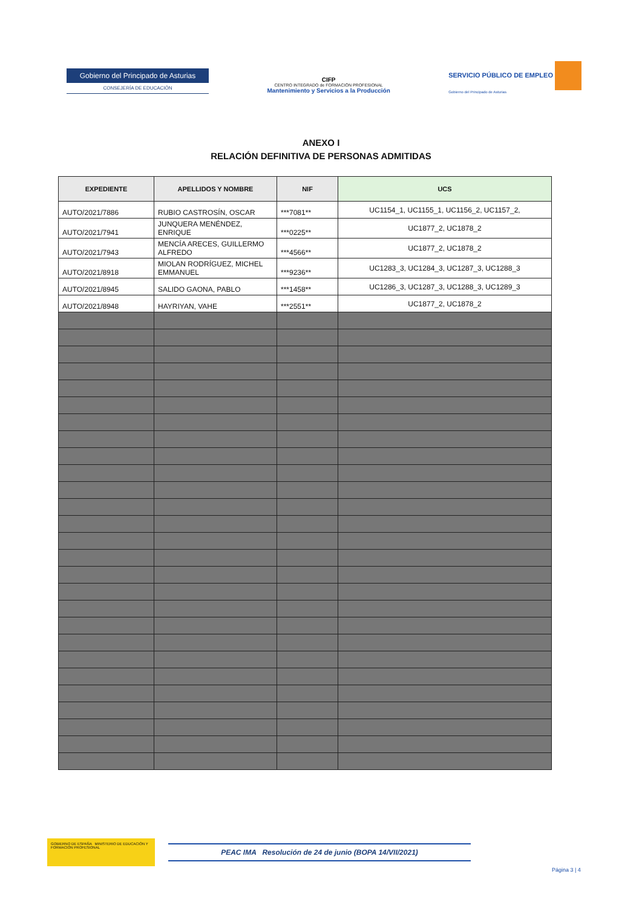Gobierno del Principado de Asturias
CONSEJERÍA DE EDUCACIÓN
CIFP
CENTRO INTEGRADO de FORMACIÓN PROFESIONAL
Mantenimiento y Servicios a la Producción
SERVICIO PÚBLICO DE EMPLEO
Gobierno del Principado de Asturias
ANEXO I
RELACIÓN DEFINITIVA DE PERSONAS ADMITIDAS
| EXPEDIENTE | APELLIDOS Y NOMBRE | NIF | UCS |
| --- | --- | --- | --- |
| AUTO/2021/7886 | RUBIO CASTROSÍN, OSCAR | ***7081** | UC1154_1, UC1155_1, UC1156_2, UC1157_2, |
| AUTO/2021/7941 | JUNQUERA MENÉNDEZ, ENRIQUE | ***0225** | UC1877_2, UC1878_2 |
| AUTO/2021/7943 | MENCÍA ARECES, GUILLERMO ALFREDO | ***4566** | UC1877_2, UC1878_2 |
| AUTO/2021/8918 | MIOLAN RODRÍGUEZ, MICHEL EMMANUEL | ***9236** | UC1283_3, UC1284_3, UC1287_3, UC1288_3 |
| AUTO/2021/8945 | SALIDO GAONA, PABLO | ***1458** | UC1286_3, UC1287_3, UC1288_3, UC1289_3 |
| AUTO/2021/8948 | HAYRIYAN, VAHE | ***2551** | UC1877_2, UC1878_2 |
GOBIERNO DE ESPAÑA MINISTERIO DE EDUCACIÓN Y FORMACIÓN PROFESIONAL
PEAC IMA Resolución de 24 de junio (BOPA 14/VII/2021)
Página 3 | 4